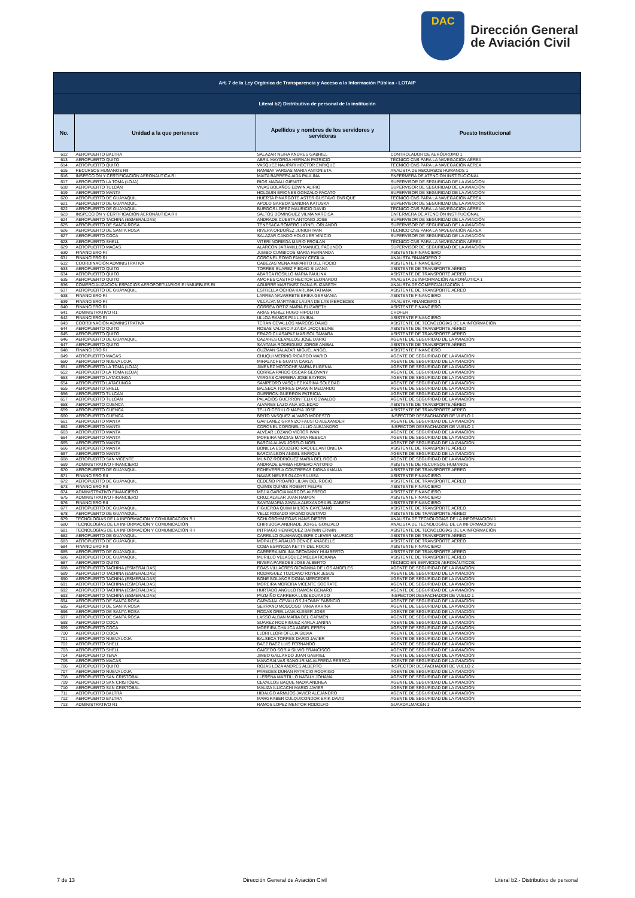DAC
Dirección General
de Aviación Civil
| Art. 7 de la Ley Orgánica de Transparencia y Acceso a la Información Pública - LOTAIP | | | |
| Literal b2) Distributivo de personal de la institución | | | |
| No. | Unidad a la que pertenece | Apellidos y nombres de los servidores y servidoras | Puesto Institucional |
| 612 | AEROPUERTO BALTRA | SALAZAR NEIRA ANDRES GABRIEL | CONTROLADOR DE AERÓDROMO 1 |
| 613 | AEROPUERTO QUITO | ABRIL MAYORGA HERNAN PATRICIO | TÉCNICO CNS PARA LA NAVEGACIÓN AÉREA |
| 614 | AEROPUERTO QUITO | VASQUEZ NAUPARI HECTOR ENRIQUE | TÉCNICO CNS PARA LA NAVEGACIÓN AÉREA |
| 615 | RECURSOS HUMANOS RII | RAMBAY VARGAS MARIA ANTONIETA | ANALISTA DE RECURSOS HUMANOS 1 |
| 616 | INSPECCIÓN Y CERTIFICACIÓN AERONÁUTICA RI | MAITA BARRERA AIDA PAULINA | ENFERMERA DE ATENCIÓN INSTITUCIONAL |
| 617 | AEROPUERTO LA TOMA (LOJA) | RIOS MAGALI GIENITT | SUPERVISOR DE SEGURIDAD DE LA AVIACIÓN |
| 618 | AEROPUERTO TULCÁN | VIVAS BOLAÑOS EDWIN ALIRIO | SUPERVISOR DE SEGURIDAD DE LA AVIACIÓN |
| 619 | AEROPUERTO MANTA | HOLGUIN BRIONES GONZALO PACATO | SUPERVISOR DE SEGURIDAD DE LA AVIACIÓN |
| 620 | AEROPUERTO DE GUAYAQUIL | HUERTA PINARGOTE ASTER GUSTAVO ENRIQUE | TÉCNICO CNS PARA LA NAVEGACIÓN AÉREA |
| 621 | AEROPUERTO DE GUAYAQUIL | APOLO GARBOA SANDRA KATUSKA | SUPERVISOR DE SEGURIDAD DE LA AVIACIÓN |
| 622 | AEROPUERTO DE GUAYAQUIL | BURGOS LOPEZ MAURICIO DAVID | TÉCNICO CNS PARA LA NAVEGACIÓN AÉREA |
| 623 | INSPECCIÓN Y CERTIFICACIÓN AERONÁUTICA RII | SALTOS DOMINGUEZ VILMA NARCISA | ENFERMERA DE ATENCIÓN INSTITUCIONAL |
| 624 | AEROPUERTO TACHINA (ESMERALDAS) | ANDRADE CUESTA ANTONIO JOSE | SUPERVISOR DE SEGURIDAD DE LA AVIACIÓN |
| 625 | AEROPUERTO DE SANTA ROSA | TENESACA ROMERO LIONEL ORLANDO | SUPERVISOR DE SEGURIDAD DE LA AVIACIÓN |
| 626 | AEROPUERTO DE SANTA ROSA | RIVERA ORDOÑEZ JUNIOR IVAN | TÉCNICO CNS PARA LA NAVEGACIÓN AÉREA |
| 627 | AEROPUERTO COCA | SALAZAR CANDO HOLGUER VINICIO | SUPERVISOR DE SEGURIDAD DE LA AVIACIÓN |
| 628 | AEROPUERTO SHELL | VITERI NORIEGA MARIO FROILAN | TÉCNICO CNS PARA LA NAVEGACIÓN AÉREA |
| 629 | AEROPUERTO MACAS | ALARCON JARAMILLO MANUEL FACUNDO | SUPERVISOR DE SEGURIDAD DE LA AVIACIÓN |
| 630 | FINANCIERO RI | JUMBO CUMBICOS MARIA FERNANDA | ASISTENTE FINANCIERO |
| 631 | FINANCIERO RI | CORONEL ROMO FANNY CECILIA | ANALISTA FINANCIERO 2 |
| 632 | COORDINACIÓN ADMINISTRATIVA | CABEZAS MENA AMPARITO DEL ROCIO | ASISTENTE FINANCIERO |
| 633 | AEROPUERTO QUITO | TORRES SUAREZ PIEDAD SILVANA | ASISTENTE DE TRANSPORTE AÉREO |
| 634 | AEROPUERTO QUITO | ABARCA ROSILLO MARIA PAULINA | ASISTENTE DE TRANSPORTE AÉREO |
| 635 | AEROPUERTO QUITO | AMORES CASTRO HECTOR LEONARDO | ANALISTA DE INFORMACIÓN AERONÁUTICA 1 |
| 636 | COMERCIALIZACIÓN ESPACIOS AEROPORTUARIOS E INMUEBLES RI | AGUIRRE MARTINEZ DIANA ELIZABETH | ANALISTA DE COMERCIALIZACIÓN 1 |
| 637 | AEROPUERTO DE GUAYAQUIL | ESTRELLA OCHOA KARLINA TATIANA | ASISTENTE DE TRANSPORTE AÉREO |
| 638 | FINANCIERO RI | LARREA NAVARRETE ERIKA GERMANIA | ASISTENTE FINANCIERO |
| 639 | FINANCIERO RI | VILLALVA MARTINEZ LAURA DE LAS MERCEDES | ANALISTA FINANCIERO 1 |
| 640 | FINANCIERO RI | CORREA ORTIZ MARIA ELIZABETH | ASISTENTE FINANCIERO |
| 641 | ADMINISTRATIVO R1 | ARIAS PEREZ HUGO HIPOLITO | CHOFER |
| 642 | FINANCIERO RI | ULLOA RAMOS PAUL ANIBAL | ASISTENTE FINANCIERO |
| 643 | COORDINACIÓN ADMINISTRATIVA | TERAN CEVALLOS MARCOS DAVID | ASISTENTE DE TECNOLOGÍAS DE LA INFORMACIÓN |
| 644 | AEROPUERTO QUITO | ROSAS VALENCIA ZAIDA JACQUELINE | ASISTENTE DE TRANSPORTE AÉREO |
| 645 | AEROPUERTO QUITO | ERAZO CUASAPAZ MARISOL TAMARA | ASISTENTE DE TRANSPORTE AÉREO |
| 646 | AEROPUERTO DE GUAYAQUIL | CAZARES CEVALLOS JOSE DARIO | AGENTE DE SEGURIDAD DE LA AVIACIÓN |
| 647 | AEROPUERTO QUITO | SANTANA RODRIGUEZ JORGE ANIBAL | ASISTENTE DE TRANSPORTE AÉREO |
| 648 | FINANCIERO RI | GUZMAN SALAZAR MIGUEL ANGEL | ASISTENTE FINANCIERO |
| 649 | AEROPUERTO MACAS | CHUQUI MERINO RICARDO MARIO | AGENTE DE SEGURIDAD DE LA AVIACIÓN |
| 650 | AEROPUERTO NUEVA LOJA | MIHALACHE GUAITA CARLA | AGENTE DE SEGURIDAD DE LA AVIACIÓN |
| 651 | AEROPUERTO LA TOMA (LOJA) | JIMENEZ MOTOCHE MARIA EUGENIA | AGENTE DE SEGURIDAD DE LA AVIACIÓN |
| 652 | AEROPUERTO LA TOMA (LOJA) | CORREA PARDO OSCAR GEOVANY | AGENTE DE SEGURIDAD DE LA AVIACIÓN |
| 653 | AEROPUERTO LATACUNGA | VARGAS CARRERA JOSE BAYRON | AGENTE DE SEGURIDAD DE LA AVIACIÓN |
| 654 | AEROPUERTO LATACUNGA | SAMPEDRO VASQUEZ KARINA SOLEDAD | AGENTE DE SEGURIDAD DE LA AVIACIÓN |
| 655 | AEROPUERTO SHELL | BALSECA TORRES DARWIN MEDARDO | AGENTE DE SEGURIDAD DE LA AVIACIÓN |
| 656 | AEROPUERTO TULCÁN | GUERRON GUERRON PATRICIA | AGENTE DE SEGURIDAD DE LA AVIACIÓN |
| 657 | AEROPUERTO TULCÁN | PALACIOS GUERRON FELIX OSWALDO | AGENTE DE SEGURIDAD DE LA AVIACIÓN |
| 658 | AEROPUERTO CUENCA | ALVARES LAZO ANA SOLEDAD | ASISTENTE DE TRANSPORTE AÉREO |
| 659 | AEROPUERTO CUENCA | TELLO CEDILLO MARIA JOSE | ASISTENTE DE TRANSPORTE AÉREO |
| 660 | AEROPUERTO CUENCA | BRITO VASQUEZ ALVARO MODESTO | INSPECTOR DESPACHADOR DE VUELO 1 |
| 661 | AEROPUERTO MANTA | GAVILANEZ GRANIZO FAUSTO ALEXANDER | AGENTE DE SEGURIDAD DE LA AVIACIÓN |
| 662 | AEROPUERTO MANTA | CORONEL CORONEL JULIO ALEJANDRO | INSPECTOR DESPACHADOR DE VUELO 1 |
| 663 | AEROPUERTO MANTA | ALVEAR LOZANO VICTOR IVAN | AGENTE DE SEGURIDAD DE LA AVIACIÓN |
| 664 | AEROPUERTO MANTA | MOREIRA MACIAS MARIA REBECA | AGENTE DE SEGURIDAD DE LA AVIACIÓN |
| 665 | AEROPUERTO MANTA | BARCIA ALAVA JOSELO NOEL | AGENTE DE SEGURIDAD DE LA AVIACIÓN |
| 666 | AEROPUERTO MANTA | BONILLA ESCUDERO RAQUEL ANTONIETA | ASISTENTE DE TRANSPORTE AÉREO |
| 667 | AEROPUERTO MANTA | BARCIA LEON ANGEL ENRIQUE | AGENTE DE SEGURIDAD DE LA AVIACIÓN |
| 668 | AEROPUERTO SAN VICENTE | MUÑOZ RODRIGUEZ MARIA DEL ROCIO | AGENTE DE SEGURIDAD DE LA AVIACIÓN |
| 669 | ADMINISTRATIVO FINANCIERO | ANDRADE BARBA HOMERO ANTONIO | ASISTENTE DE RECURSOS HUMANOS |
| 670 | AEROPUERTO DE GUAYAQUIL | ECHEVERRIA CONTRERAS DIGNA AMALIA | ASISTENTE DE TRANSPORTE AÉREO |
| 671 | FINANCIERO RII | NAVAS NIEVES GLADYS LUISA | ASISTENTE FINANCIERO |
| 672 | AEROPUERTO DE GUAYAQUIL | CEDEÑO PROAÑO LILIAN DEL ROCIO | ASISTENTE DE TRANSPORTE AÉREO |
| 673 | FINANCIERO RII | QUIMIS QUIMIS ROBERT FELIPE | ASISTENTE FINANCIERO |
| 674 | ADMINISTRATIVO FINANCIERO | MEJIA GARCIA MARCOS ALFREDO | ASISTENTE FINANCIERO |
| 675 | ADMINISTRATIVO FINANCIERO | CRUZ ALVEAR JUAN RAMON | ASISTENTE FINANCIERO |
| 676 | FINANCIERO RII | SANTAMARIA ZAVALA ALEXANDRA ELIZABETH | ASISTENTE FINANCIERO |
| 677 | AEROPUERTO DE GUAYAQUIL | FIGUEROA QUIMI MILTON CAYETANO | ASISTENTE DE TRANSPORTE AÉREO |
| 678 | AEROPUERTO DE GUAYAQUIL | VELIZ ROSADO MAGNO GUSTAVO | ASISTENTE DE TRANSPORTE AÉREO |
| 679 | TECNOLOGÍAS DE LA INFORMACIÓN Y COMUNICACIÓN RII | SCHLOBOHM EGAS HANS DIETER | ANALISTA DE TECNOLOGÍAS DE LA INFORMACIÓN 1 |
| 680 | TECNOLOGÍAS DE LA INFORMACIÓN Y COMUNICACIÓN | CHIRIBOGA ANDRADE JORGE GONZALO | ANALISTA DE TECNOLOGÍAS DE LA INFORMACIÓN 1 |
| 681 | TECNOLOGÍAS DE LA INFORMACIÓN Y COMUNICACIÓN RII | INTRIAGO HENRIQUEZ DARWIN ERWIN | ASISTENTE DE TECNOLOGÍAS DE LA INFORMACIÓN |
| 682 | AEROPUERTO DE GUAYAQUIL | CARRILLO GUAMANQUISPE CLEVER MAURICIO | ASISTENTE DE TRANSPORTE AÉREO |
| 683 | AEROPUERTO DE GUAYAQUIL | MORALES ARAUJO DENICE ANABELLE | ASISTENTE DE TRANSPORTE AÉREO |
| 684 | FINANCIERO RII | COBA ESPINOZA KETTY DEL ROCIO | ASISTENTE FINANCIERO |
| 685 | AEROPUERTO DE GUAYAQUIL | CARRERA MOLINA GEOVANNY HUMBERTO | ASISTENTE DE TRANSPORTE AÉREO |
| 686 | AEROPUERTO DE GUAYAQUIL | MURILLO VELASQUEZ MELBA ROXANA | ASISTENTE DE TRANSPORTE AÉREO |
| 687 | AEROPUERTO QUITO | RIVERA PAREDES JOSE ALBERTO | TÉCNICO EN SERVICIOS AERONÁUTICOS |
| 688 | AEROPUERTO TACHINA (ESMERALDAS) | EGAS VILLACRES GIOVANNA DE LOS ANGELES | AGENTE DE SEGURIDAD DE LA AVIACIÓN |
| 689 | AEROPUERTO TACHINA (ESMERALDAS) | RODRIGUEZ TOZCANO ROYER JESUS | AGENTE DE SEGURIDAD DE LA AVIACIÓN |
| 690 | AEROPUERTO TACHINA (ESMERALDAS) | BONE BOLAÑOS DIGNA MERCEDES | AGENTE DE SEGURIDAD DE LA AVIACIÓN |
| 691 | AEROPUERTO TACHINA (ESMERALDAS) | MOREIRA MOREIRA VICENTE SOCRATE | AGENTE DE SEGURIDAD DE LA AVIACIÓN |
| 692 | AEROPUERTO TACHINA (ESMERALDAS) | HURTADO ANGULO RAMON GENARO | AGENTE DE SEGURIDAD DE LA AVIACIÓN |
| 693 | AEROPUERTO TACHINA (ESMERALDAS) | PAZMIÑO CARRERA LUIS EDUARDO | INSPECTOR DESPACHADOR DE VUELO 1 |
| 694 | AEROPUERTO DE SANTA ROSA | CARVAJAL CEVALLOS JHONNY FABRICIO | AGENTE DE SEGURIDAD DE LA AVIACIÓN |
| 695 | AEROPUERTO DE SANTA ROSA | SERRANO MOSCOSO TANIA KARINA | AGENTE DE SEGURIDAD DE LA AVIACIÓN |
| 696 | AEROPUERTO DE SANTA ROSA | RODAS ORELLANA KLEBER JOSE | AGENTE DE SEGURIDAD DE LA AVIACIÓN |
| 697 | AEROPUERTO DE SANTA ROSA | LASSO ALBAN MARIA DEL CARMEN | AGENTE DE SEGURIDAD DE LA AVIACIÓN |
| 698 | AEROPUERTO COCA | SUAREZ RODRIGUEZ KARLA JANINA | AGENTE DE SEGURIDAD DE LA AVIACIÓN |
| 699 | AEROPUERTO COCA | MOREIRA CHAUCA ANGEL EFREN | AGENTE DE SEGURIDAD DE LA AVIACIÓN |
| 700 | AEROPUERTO COCA | LLORI LLORI OFELIA SILVIA | AGENTE DE SEGURIDAD DE LA AVIACIÓN |
| 701 | AEROPUERTO NUEVA LOJA | BALSECA TORRES DARIO JAVIER | AGENTE DE SEGURIDAD DE LA AVIACIÓN |
| 702 | AEROPUERTO SHELL | BAEZ BAEZ LUIS FERNANDO | AGENTE DE SEGURIDAD DE LA AVIACIÓN |
| 703 | AEROPUERTO SHELL | CAICEDO SORIA SILVIO FRANCISCO | AGENTE DE SEGURIDAD DE LA AVIACIÓN |
| 704 | AEROPUERTO TENA | JIMBO GALLARDO JUAN GABRIEL | AGENTE DE SEGURIDAD DE LA AVIACIÓN |
| 705 | AEROPUERTO MACAS | MANOSALVAS SANGURIMA ALFREDA REBECA | AGENTE DE SEGURIDAD DE LA AVIACIÓN |
| 706 | AEROPUERTO QUITO | ROJAS LOZA ANDRES ALBERTO | INSPECTOR DESPACHADOR DE VUELO 2 |
| 707 | AEROPUERTO NUEVA LOJA | PAREDES DURAN PATRICIO RODRIGO | AGENTE DE SEGURIDAD DE LA AVIACIÓN |
| 708 | AEROPUERTO SAN CRISTÓBAL | LLERENA MARTILLO NATALY JOHANA | AGENTE DE SEGURIDAD DE LA AVIACIÓN |
| 709 | AEROPUERTO SAN CRISTÓBAL | CEVALLOS BAQUE NADIA ANDREA | AGENTE DE SEGURIDAD DE LA AVIACIÓN |
| 710 | AEROPUERTO SAN CRISTÓBAL | MALIZA ILLICACHI MARIO JAVIER | AGENTE DE SEGURIDAD DE LA AVIACIÓN |
| 711 | AEROPUERTO BALTRA | HIDALGO ARMIJOS JAVIER ALEJANDRO | AGENTE DE SEGURIDAD DE LA AVIACIÓN |
| 712 | AEROPUERTO BALTRA | MARGRABER CULQUICONDOR ERIK DAVID | AGENTE DE SEGURIDAD DE LA AVIACIÓN |
| 713 | ADMINISTRATIVO R1 | RAMOS LOPEZ MENTOR RODOLFO | GUARDALMACÉN 1 |
7 de 13 Dirección General de Aviación Civil Literal b2.- Distributivo de personal